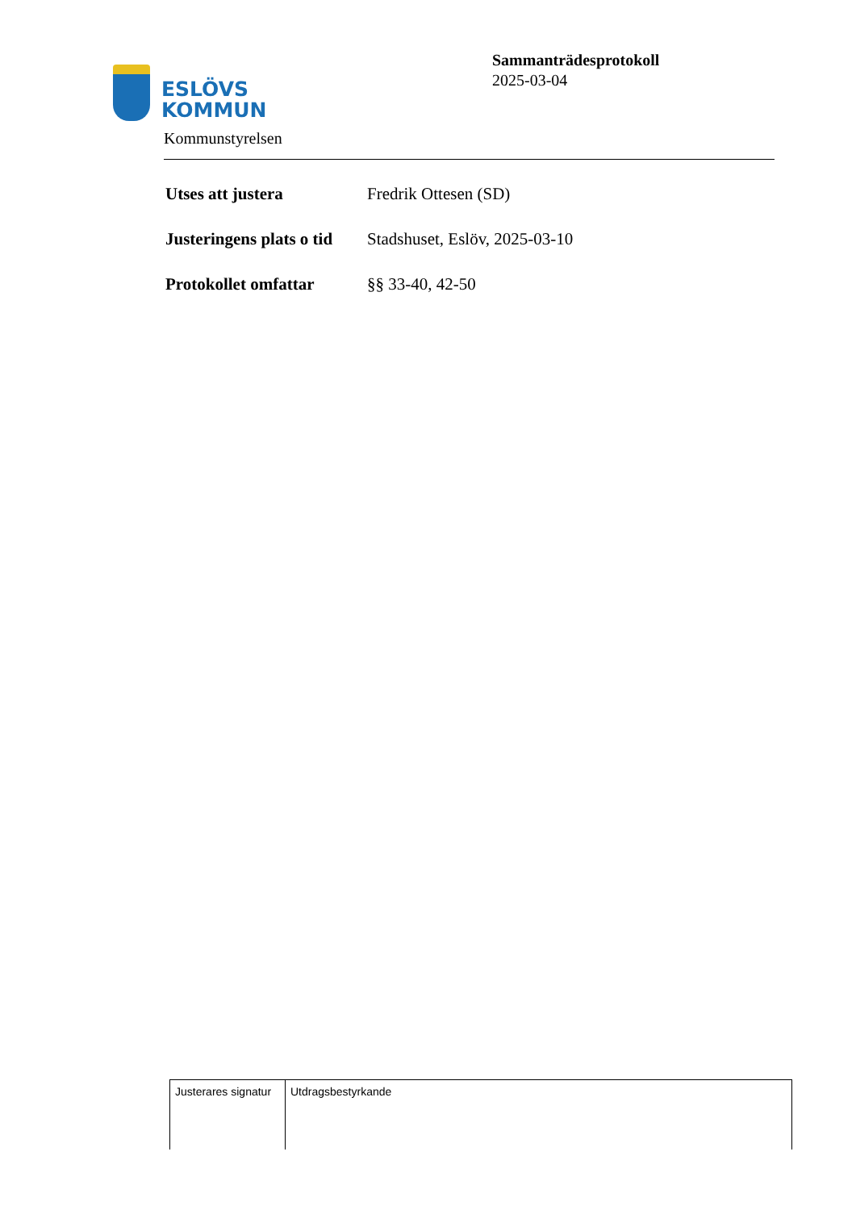ESLÖVS
KOMMUN
Sammanträdesprotokoll
2025-03-04
Kommunstyrelsen
| Utses att justera | Fredrik Ottesen (SD) |
| Justeringens plats o tid | Stadshuset, Eslöv, 2025-03-10 |
| Protokollet omfattar | §§ 33-40, 42-50 |
| Justerares signatur | Utdragsbestyrkande |